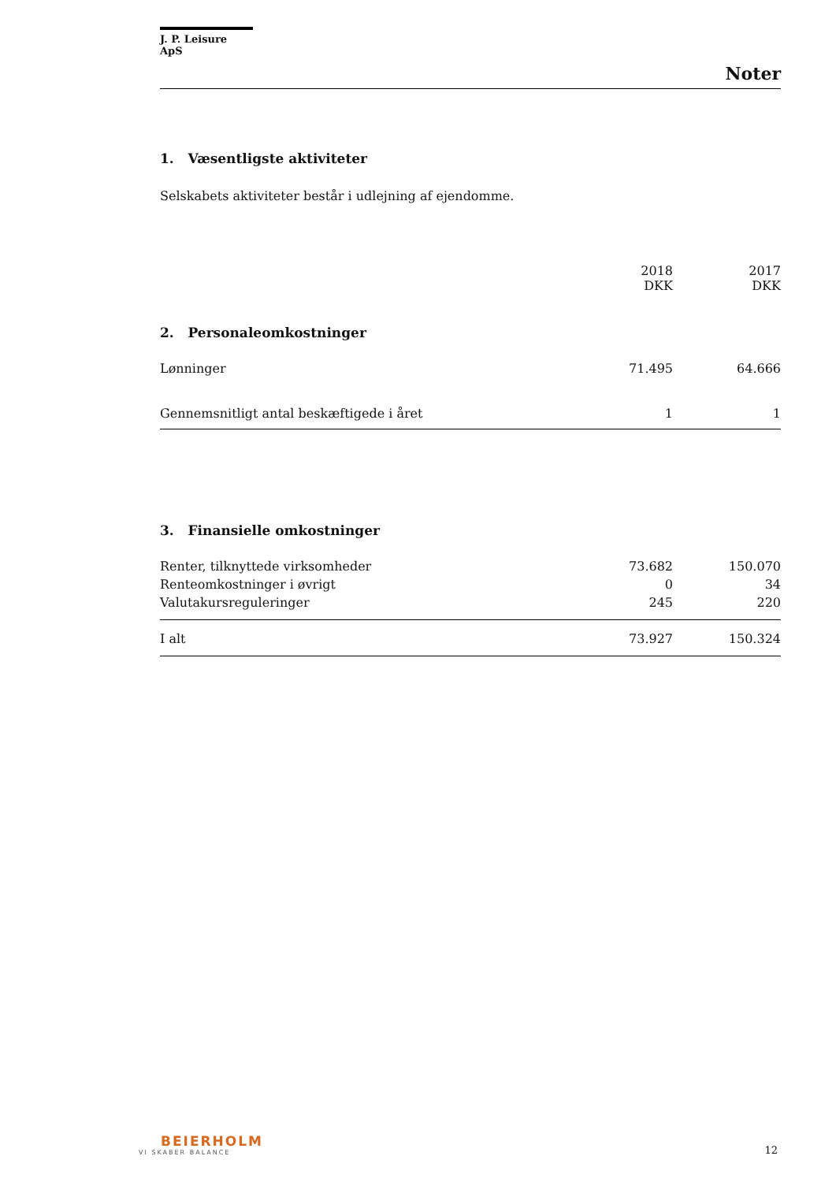J. P. Leisure ApS
Noter
1. Væsentligste aktiviteter
Selskabets aktiviteter består i udlejning af ejendomme.
| | 2018 DKK | 2017 DKK |
| --- | --- | --- |
2. Personaleomkostninger
| Lønninger | 71.495 | 64.666 |
| Gennemsnitligt antal beskæftigede i året | 1 | 1 |
3. Finansielle omkostninger
| Renter, tilknyttede virksomheder | 73.682 | 150.070 |
| Renteomkostninger i øvrigt | 0 | 34 |
| Valutakursreguleringer | 245 | 220 |
| I alt | 73.927 | 150.324 |
BEIERHOLM
VI SKABER BALANCE
12